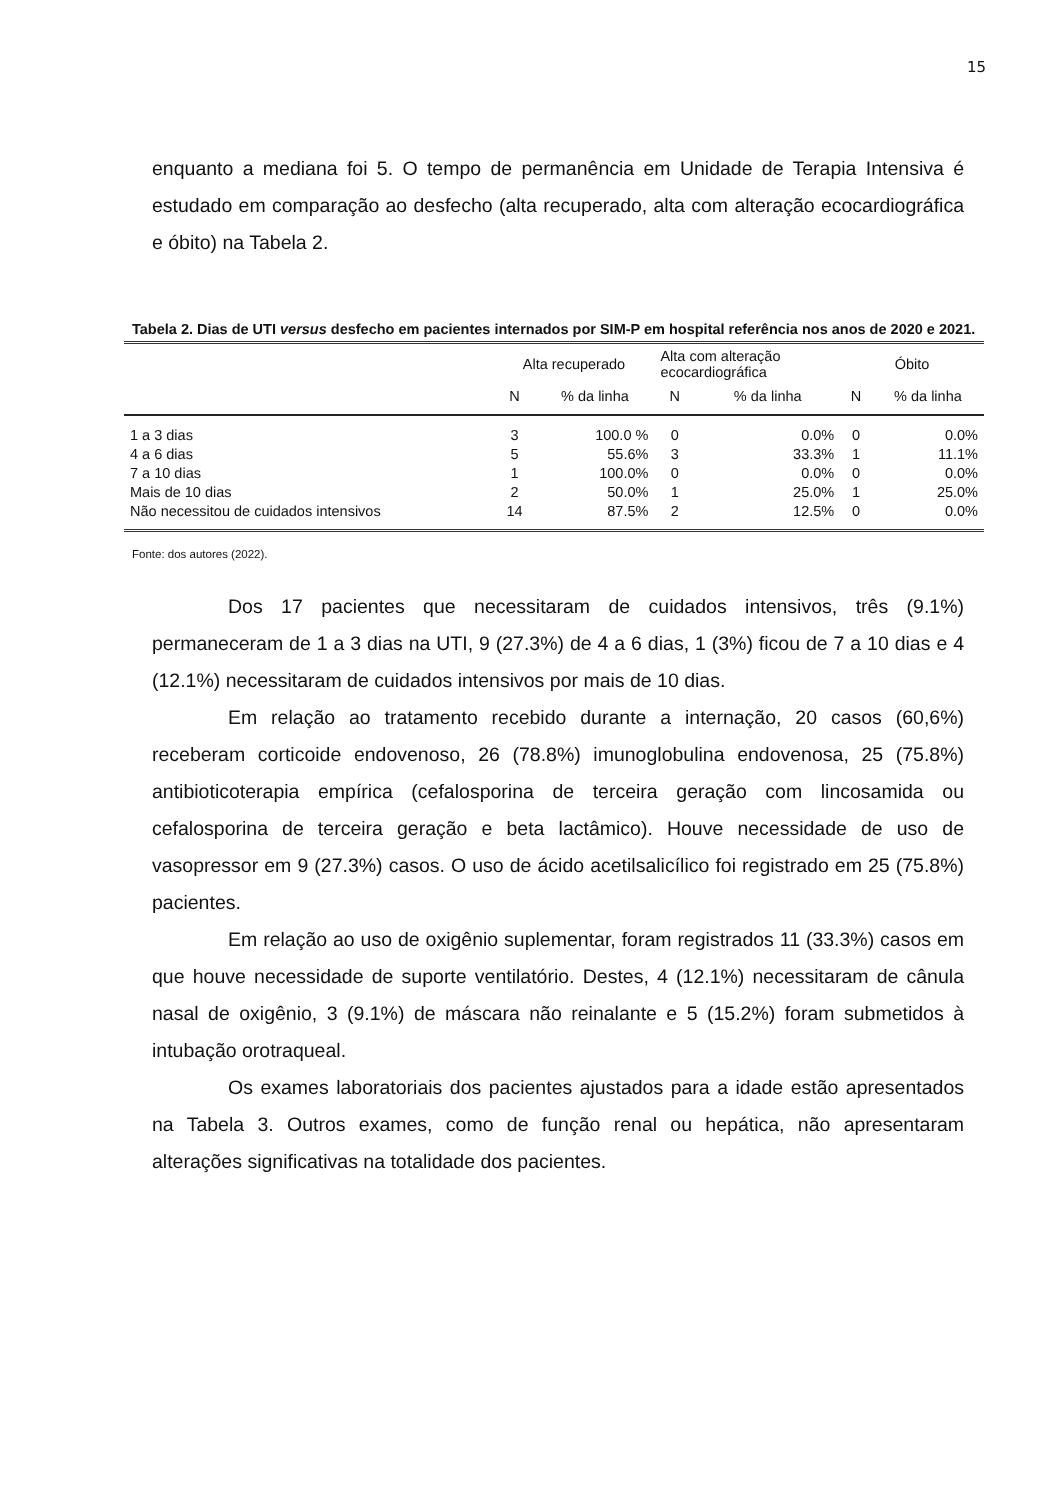15
enquanto a mediana foi 5. O tempo de permanência em Unidade de Terapia Intensiva é estudado em comparação ao desfecho (alta recuperado, alta com alteração ecocardiográfica e óbito) na Tabela 2.
Tabela 2. Dias de UTI versus desfecho em pacientes internados por SIM-P em hospital referência nos anos de 2020 e 2021.
| | Alta recuperado | | Alta com alteração ecocardiográfica | | Óbito | |
| --- | --- | --- | --- | --- | --- | --- |
| | N | % da linha | N | % da linha | N | % da linha |
| 1 a 3 dias | 3 | 100.0 % | 0 | 0.0% | 0 | 0.0% |
| 4 a 6 dias | 5 | 55.6% | 3 | 33.3% | 1 | 11.1% |
| 7 a 10 dias | 1 | 100.0% | 0 | 0.0% | 0 | 0.0% |
| Mais de 10 dias | 2 | 50.0% | 1 | 25.0% | 1 | 25.0% |
| Não necessitou de cuidados intensivos | 14 | 87.5% | 2 | 12.5% | 0 | 0.0% |
Fonte: dos autores (2022).
Dos 17 pacientes que necessitaram de cuidados intensivos, três (9.1%) permaneceram de 1 a 3 dias na UTI, 9 (27.3%) de 4 a 6 dias, 1 (3%) ficou de 7 a 10 dias e 4 (12.1%) necessitaram de cuidados intensivos por mais de 10 dias.
Em relação ao tratamento recebido durante a internação, 20 casos (60,6%) receberam corticoide endovenoso, 26 (78.8%) imunoglobulina endovenosa, 25 (75.8%) antibioticoterapia empírica (cefalosporina de terceira geração com lincosamida ou cefalosporina de terceira geração e beta lactâmico). Houve necessidade de uso de vasopressor em 9 (27.3%) casos. O uso de ácido acetilsalicílico foi registrado em 25 (75.8%) pacientes.
Em relação ao uso de oxigênio suplementar, foram registrados 11 (33.3%) casos em que houve necessidade de suporte ventilatório. Destes, 4 (12.1%) necessitaram de cânula nasal de oxigênio, 3 (9.1%) de máscara não reinalante e 5 (15.2%) foram submetidos à intubação orotraqueal.
Os exames laboratoriais dos pacientes ajustados para a idade estão apresentados na Tabela 3. Outros exames, como de função renal ou hepática, não apresentaram alterações significativas na totalidade dos pacientes.